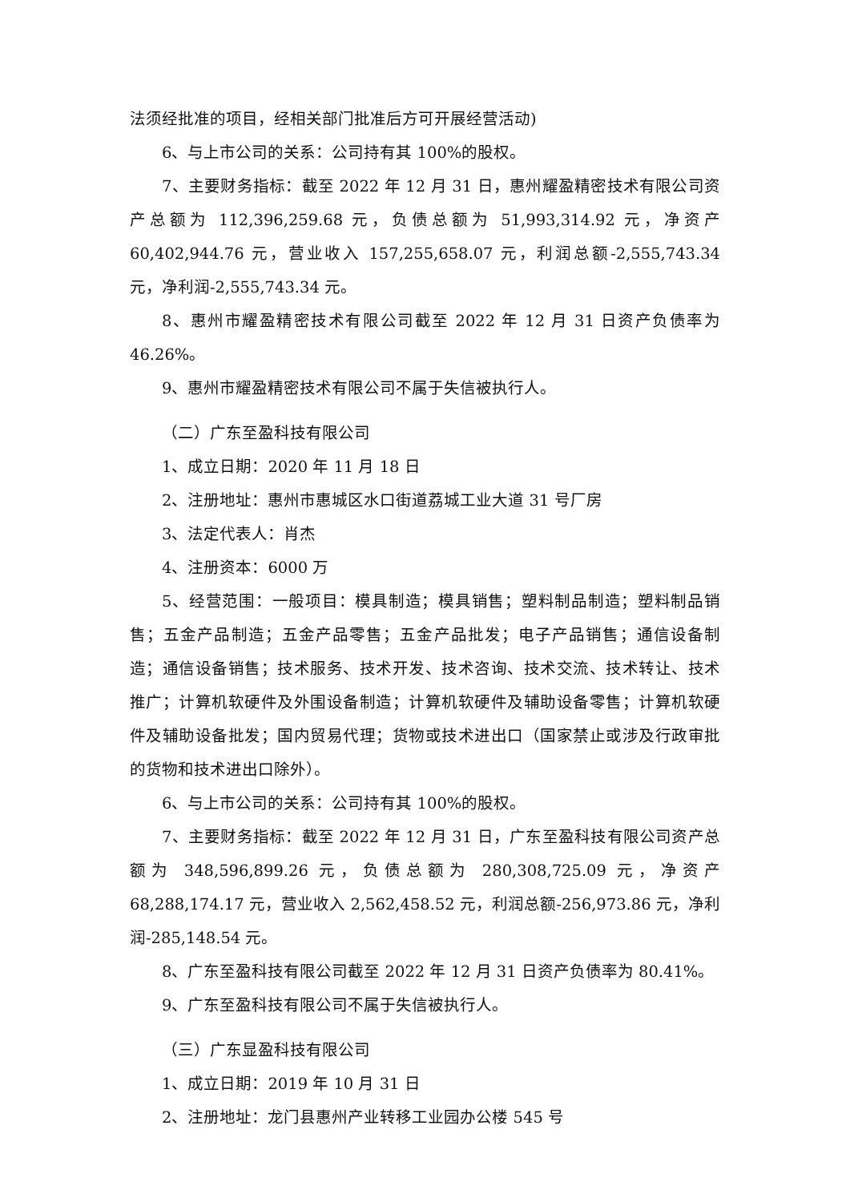法须经批准的项目，经相关部门批准后方可开展经营活动)
6、与上市公司的关系：公司持有其 100%的股权。
7、主要财务指标：截至 2022 年 12 月 31 日，惠州耀盈精密技术有限公司资产总额为 112,396,259.68 元，负债总额为 51,993,314.92 元，净资产 60,402,944.76 元，营业收入 157,255,658.07 元，利润总额-2,555,743.34 元，净利润-2,555,743.34 元。
8、惠州市耀盈精密技术有限公司截至 2022 年 12 月 31 日资产负债率为 46.26%。
9、惠州市耀盈精密技术有限公司不属于失信被执行人。
（二）广东至盈科技有限公司
1、成立日期：2020 年 11 月 18 日
2、注册地址：惠州市惠城区水口街道荔城工业大道 31 号厂房
3、法定代表人：肖杰
4、注册资本：6000 万
5、经营范围：一般项目：模具制造；模具销售；塑料制品制造；塑料制品销售；五金产品制造；五金产品零售；五金产品批发；电子产品销售；通信设备制造；通信设备销售；技术服务、技术开发、技术咨询、技术交流、技术转让、技术推广；计算机软硬件及外围设备制造；计算机软硬件及辅助设备零售；计算机软硬件及辅助设备批发；国内贸易代理；货物或技术进出口（国家禁止或涉及行政审批的货物和技术进出口除外）。
6、与上市公司的关系：公司持有其 100%的股权。
7、主要财务指标：截至 2022 年 12 月 31 日，广东至盈科技有限公司资产总额为 348,596,899.26 元，负债总额为 280,308,725.09 元，净资产 68,288,174.17 元，营业收入 2,562,458.52 元，利润总额-256,973.86 元，净利润-285,148.54 元。
8、广东至盈科技有限公司截至 2022 年 12 月 31 日资产负债率为 80.41%。
9、广东至盈科技有限公司不属于失信被执行人。
（三）广东显盈科技有限公司
1、成立日期：2019 年 10 月 31 日
2、注册地址：龙门县惠州产业转移工业园办公楼 545 号